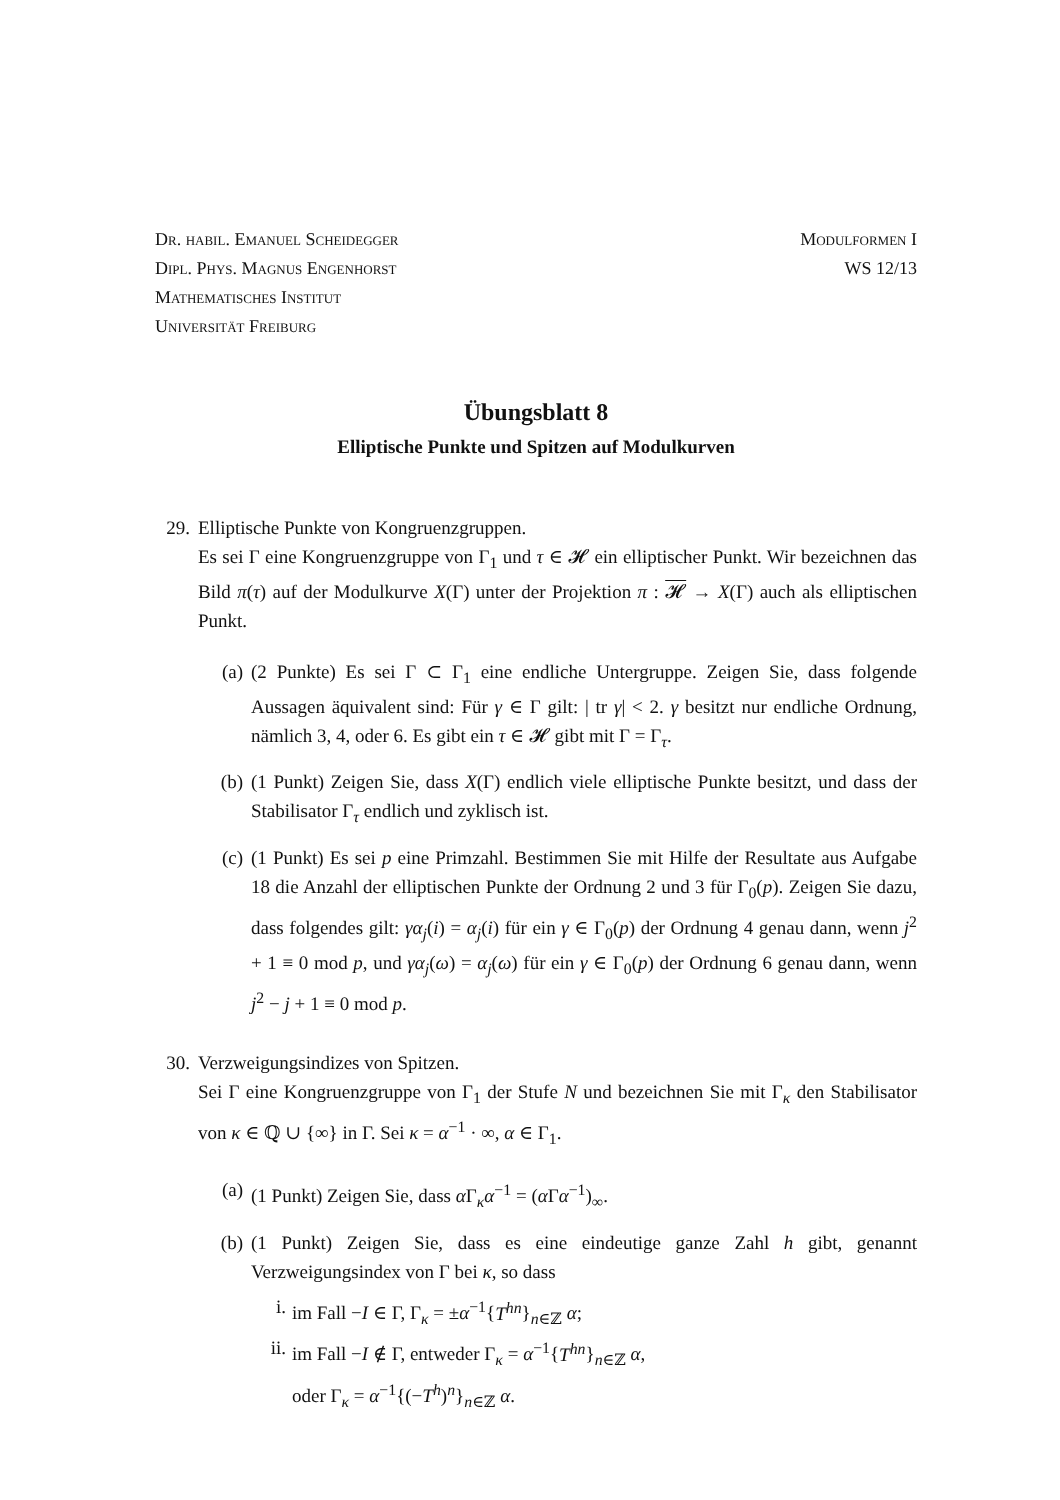Dr. habil. Emanuel Scheidegger
Dipl. Phys. Magnus Engenhorst
Mathematisches Institut
Universität Freiburg
Modulformen I
WS 12/13
Übungsblatt 8
Elliptische Punkte und Spitzen auf Modulkurven
29. Elliptische Punkte von Kongruenzgruppen.
Es sei Γ eine Kongruenzgruppe von Γ<sub>1</sub> und τ ∈ 𝓗 ein elliptischer Punkt. Wir bezeichnen das Bild π(τ) auf der Modulkurve X(Γ) unter der Projektion π : 𝓗 → X(Γ) auch als elliptischen Punkt.
(a) (2 Punkte) Es sei Γ ⊂ Γ<sub>1</sub> eine endliche Untergruppe. Zeigen Sie, dass folgende Aussagen äquivalent sind: Für γ ∈ Γ gilt: | tr γ| < 2. γ besitzt nur endliche Ordnung, nämlich 3, 4, oder 6. Es gibt ein τ ∈ 𝓗 gibt mit Γ = Γ<sub>τ</sub>.
(b) (1 Punkt) Zeigen Sie, dass X(Γ) endlich viele elliptische Punkte besitzt, und dass der Stabilisator Γ<sub>τ</sub> endlich und zyklisch ist.
(c) (1 Punkt) Es sei p eine Primzahl. Bestimmen Sie mit Hilfe der Resultate aus Aufgabe 18 die Anzahl der elliptischen Punkte der Ordnung 2 und 3 für Γ<sub>0</sub>(p). Zeigen Sie dazu, dass folgendes gilt: γα<sub>j</sub>(i) = α<sub>j</sub>(i) für ein γ ∈ Γ<sub>0</sub>(p) der Ordnung 4 genau dann, wenn j<sup>2</sup> + 1 ≡ 0 mod p, und γα<sub>j</sub>(ω) = α<sub>j</sub>(ω) für ein γ ∈ Γ<sub>0</sub>(p) der Ordnung 6 genau dann, wenn j<sup>2</sup> − j + 1 ≡ 0 mod p.
30. Verzweigungsindizes von Spitzen.
Sei Γ eine Kongruenzgruppe von Γ<sub>1</sub> der Stufe N und bezeichnen Sie mit Γ<sub>κ</sub> den Stabilisator von κ ∈ ℚ ∪ {∞} in Γ. Sei κ = α<sup>−1</sup> · ∞, α ∈ Γ<sub>1</sub>.
(a) (1 Punkt) Zeigen Sie, dass α Γ<sub>κ</sub>α<sup>−1</sup> = (α Γα<sup>−1</sup>)<sub>∞</sub>.
(b) (1 Punkt) Zeigen Sie, dass es eine eindeutige ganze Zahl h gibt, genannt Verzweigungsindex von Γ bei κ, so dass
i. im Fall −I ∈ Γ, Γ<sub>κ</sub> = ±α<sup>−1</sup>{T<sup>hn</sup>}<sub>n∈ℤ</sub> α;
ii. im Fall −I ∉ Γ, entweder Γ<sub>κ</sub> = α<sup>−1</sup>{T<sup>hn</sup>}<sub>n∈ℤ</sub> α,
oder Γ<sub>κ</sub> = α<sup>−1</sup>{(−T<sup>h</sup>)<sup>n</sup>}<sub>n∈ℤ</sub> α.